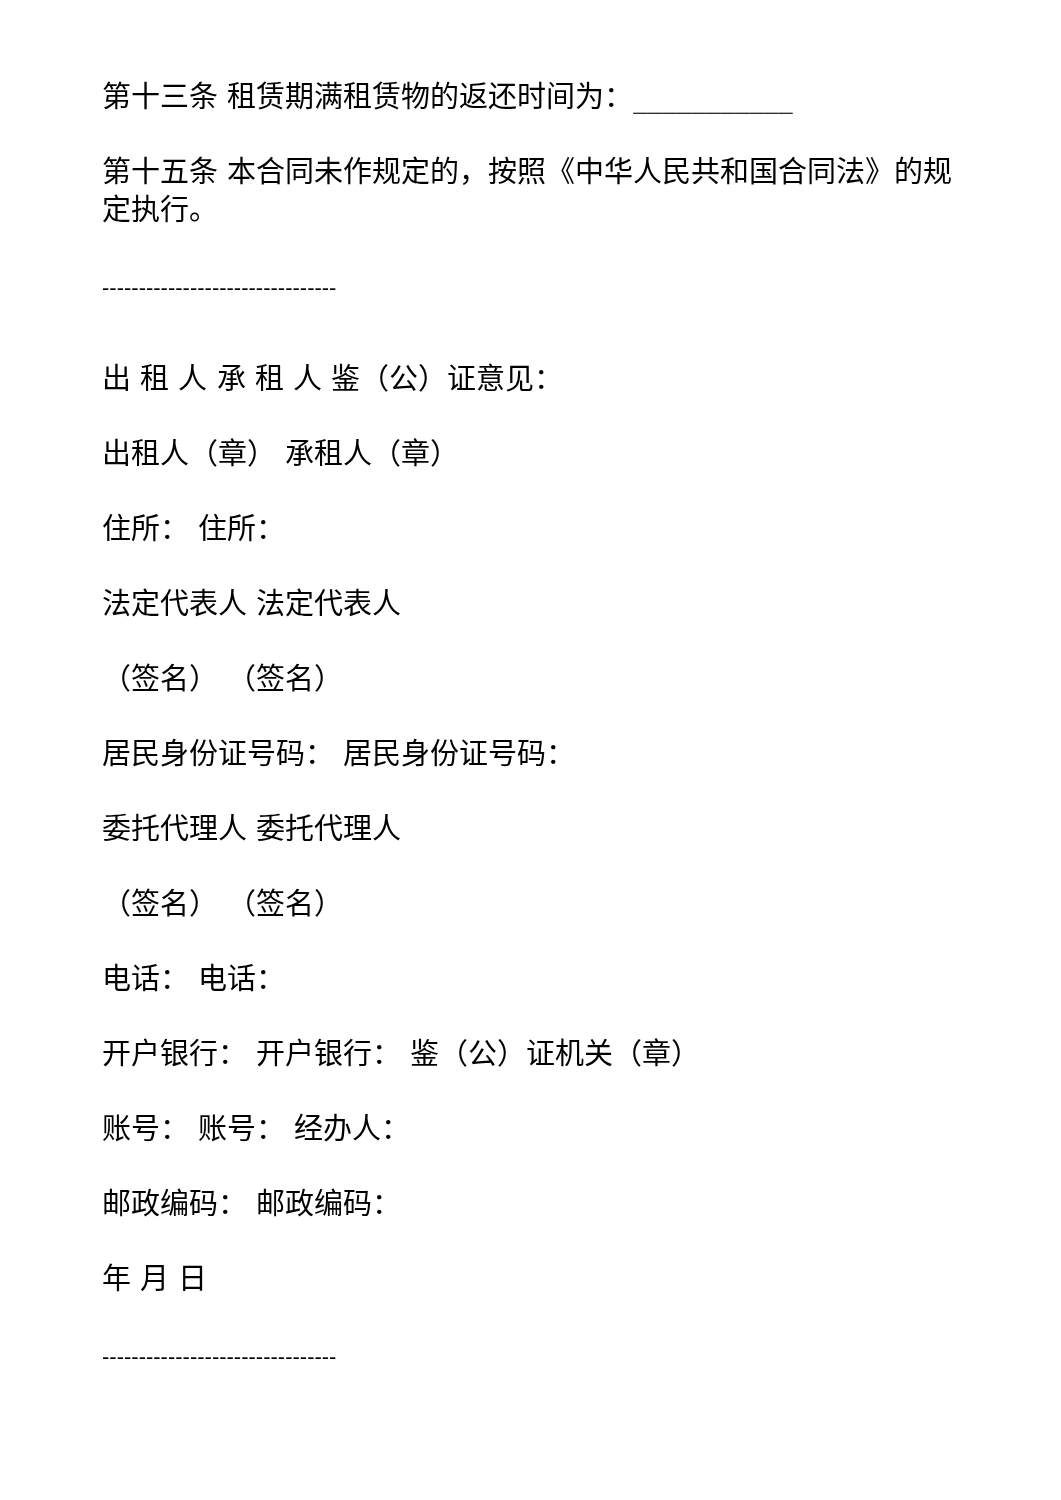第十三条 租赁期满租赁物的返还时间为：___________
第十五条 本合同未作规定的，按照《中华人民共和国合同法》的规定执行。
--------------------------------
出 租 人 承 租 人 鉴（公）证意见：
出租人（章） 承租人（章）
住所： 住所：
法定代表人 法定代表人
（签名） （签名）
居民身份证号码： 居民身份证号码：
委托代理人 委托代理人
（签名） （签名）
电话： 电话：
开户银行： 开户银行： 鉴（公）证机关（章）
账号： 账号： 经办人：
邮政编码： 邮政编码：
年 月 日
--------------------------------